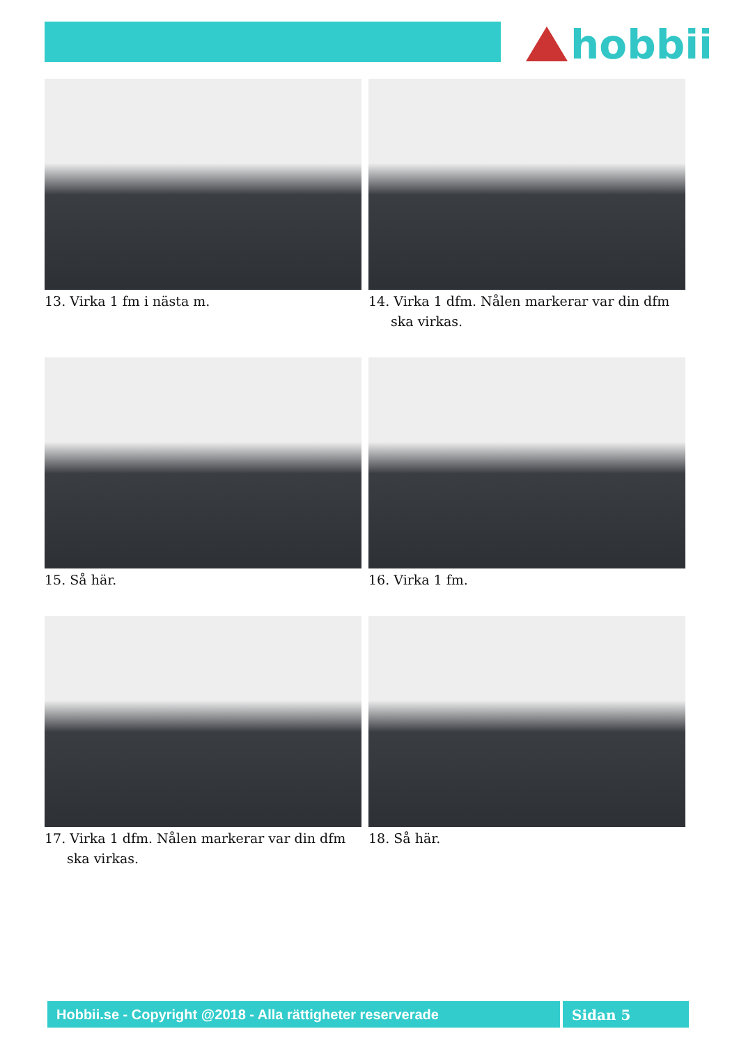hobbii
13. Virka 1 fm i nästa m.
14. Virka 1 dfm. Nålen markerar var din dfm ska virkas.
15. Så här.
16. Virka 1 fm.
17. Virka 1 dfm. Nålen markerar var din dfm ska virkas.
18. Så här.
Hobbii.se - Copyright @2018 - Alla rättigheter reserverade
Sidan 5